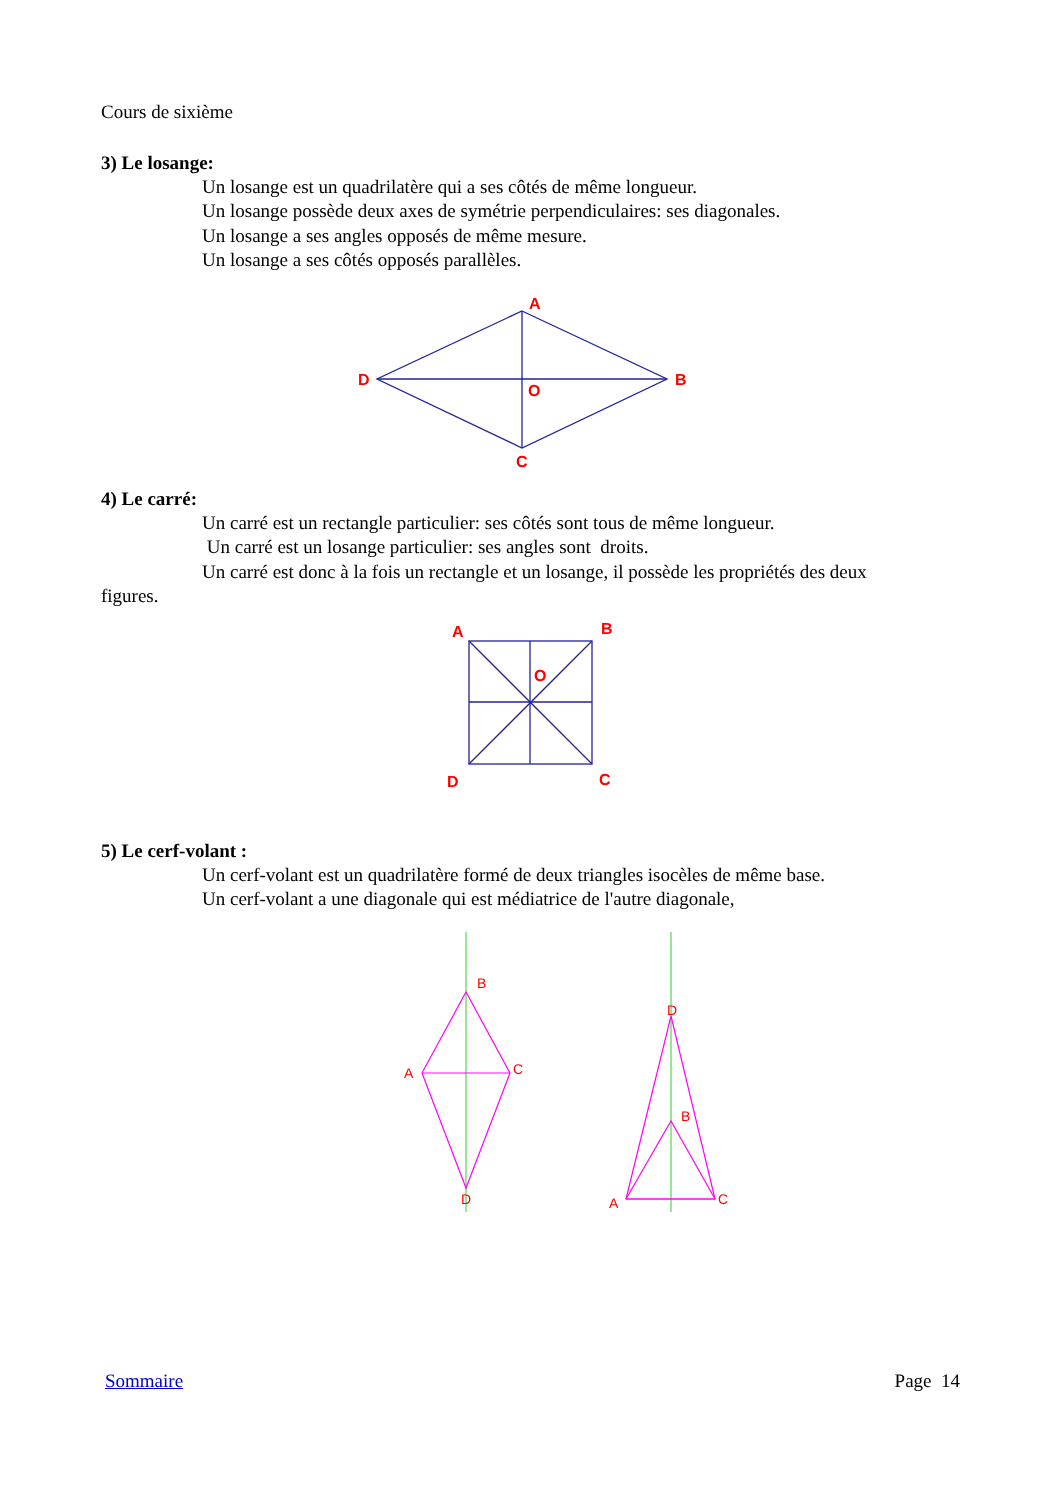Cours de sixième
3) Le losange:
Un losange est un quadrilatère qui a ses côtés de même longueur.
Un losange possède deux axes de symétrie perpendiculaires: ses diagonales.
Un losange a ses angles opposés de même mesure.
Un losange a ses côtés opposés parallèles.
A
B
C
D
O
4) Le carré:
Un carré est un rectangle particulier: ses côtés sont tous de même longueur.
Un carré est un losange particulier: ses angles sont droits.
Un carré est donc à la fois un rectangle et un losange, il possède les propriétés des deux
figures.
A
B
C
D
O
5) Le cerf-volant :
Un cerf-volant est un quadrilatère formé de deux triangles isocèles de même base.
Un cerf-volant a une diagonale qui est médiatrice de l'autre diagonale,
B
C
A
D
D
B
A
C
Sommaire Page 14